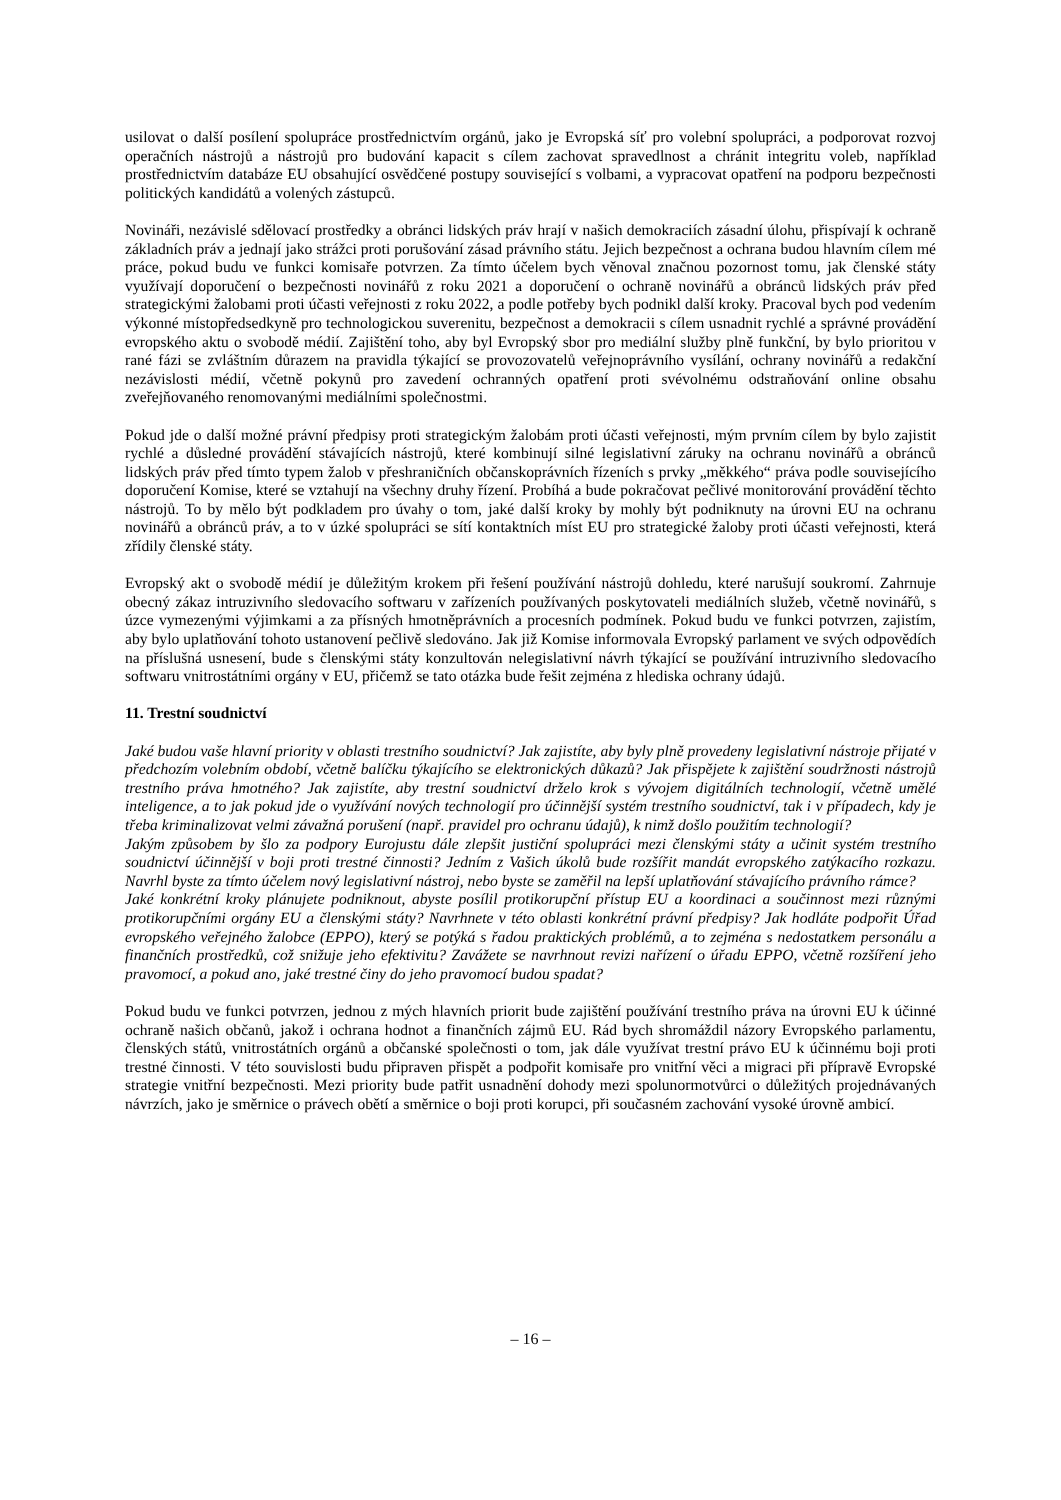usilovat o další posílení spolupráce prostřednictvím orgánů, jako je Evropská síť pro volební spolupráci, a podporovat rozvoj operačních nástrojů a nástrojů pro budování kapacit s cílem zachovat spravedlnost a chránit integritu voleb, například prostřednictvím databáze EU obsahující osvědčené postupy související s volbami, a vypracovat opatření na podporu bezpečnosti politických kandidátů a volených zástupců.
Novináři, nezávislé sdělovací prostředky a obránci lidských práv hrají v našich demokraciích zásadní úlohu, přispívají k ochraně základních práv a jednají jako strážci proti porušování zásad právního státu. Jejich bezpečnost a ochrana budou hlavním cílem mé práce, pokud budu ve funkci komisaře potvrzen. Za tímto účelem bych věnoval značnou pozornost tomu, jak členské státy využívají doporučení o bezpečnosti novinářů z roku 2021 a doporučení o ochraně novinářů a obránců lidských práv před strategickými žalobami proti účasti veřejnosti z roku 2022, a podle potřeby bych podnikl další kroky. Pracoval bych pod vedením výkonné místopředsedkyně pro technologickou suverenitu, bezpečnost a demokracii s cílem usnadnit rychlé a správné provádění evropského aktu o svobodě médií. Zajištění toho, aby byl Evropský sbor pro mediální služby plně funkční, by bylo prioritou v rané fázi se zvláštním důrazem na pravidla týkající se provozovatelů veřejnoprávního vysílání, ochrany novinářů a redakční nezávislosti médií, včetně pokynů pro zavedení ochranných opatření proti svévolnému odstraňování online obsahu zveřejňovaného renomovanými mediálními společnostmi.
Pokud jde o další možné právní předpisy proti strategickým žalobám proti účasti veřejnosti, mým prvním cílem by bylo zajistit rychlé a důsledné provádění stávajících nástrojů, které kombinují silné legislativní záruky na ochranu novinářů a obránců lidských práv před tímto typem žalob v přeshraničních občanskoprávních řízeních s prvky „měkkého“ práva podle souvisejícího doporučení Komise, které se vztahují na všechny druhy řízení. Probíhá a bude pokračovat pečlivé monitorování provádění těchto nástrojů. To by mělo být podkladem pro úvahy o tom, jaké další kroky by mohly být podniknuty na úrovni EU na ochranu novinářů a obránců práv, a to v úzké spolupráci se sítí kontaktních míst EU pro strategické žaloby proti účasti veřejnosti, která zřídily členské státy.
Evropský akt o svobodě médií je důležitým krokem při řešení používání nástrojů dohledu, které narušují soukromí. Zahrnuje obecný zákaz intruzivního sledovacího softwaru v zařízeních používaných poskytovateli mediálních služeb, včetně novinářů, s úzce vymezenými výjimkami a za přísných hmotněprávních a procesních podmínek. Pokud budu ve funkci potvrzen, zajistím, aby bylo uplatňování tohoto ustanovení pečlivě sledováno. Jak již Komise informovala Evropský parlament ve svých odpovědích na příslušná usnesení, bude s členskými státy konzultován nelegislativní návrh týkající se používání intruzivního sledovacího softwaru vnitrostátními orgány v EU, přičemž se tato otázka bude řešit zejména z hlediska ochrany údajů.
11. Trestní soudnictví
Jaké budou vaše hlavní priority v oblasti trestního soudnictví? Jak zajistíte, aby byly plně provedeny legislativní nástroje přijaté v předchozím volebním období, včetně balíčku týkajícího se elektronických důkazů? Jak přispějete k zajištění soudržnosti nástrojů trestního práva hmotného? Jak zajistíte, aby trestní soudnictví drželo krok s vývojem digitálních technologií, včetně umělé inteligence, a to jak pokud jde o využívání nových technologií pro účinnější systém trestního soudnictví, tak i v případech, kdy je třeba kriminalizovat velmi závažná porušení (např. pravidel pro ochranu údajů), k nimž došlo použitím technologií?
Jakým způsobem by šlo za podpory Eurojustu dále zlepšit justiční spolupráci mezi členskými státy a učinit systém trestního soudnictví účinnější v boji proti trestné činnosti? Jedním z Vašich úkolů bude rozšířit mandát evropského zatýkacího rozkazu. Navrhl byste za tímto účelem nový legislativní nástroj, nebo byste se zaměřil na lepší uplatňování stávajícího právního rámce?
Jaké konkrétní kroky plánujete podniknout, abyste posílil protikorupční přístup EU a koordinaci a součinnost mezi různými protikorupčními orgány EU a členskými státy? Navrhnete v této oblasti konkrétní právní předpisy? Jak hodláte podpořit Úřad evropského veřejného žalobce (EPPO), který se potýká s řadou praktických problémů, a to zejména s nedostatkem personálu a finančních prostředků, což snižuje jeho efektivitu? Zavážete se navrhnout revizi nařízení o úřadu EPPO, včetně rozšíření jeho pravomocí, a pokud ano, jaké trestné činy do jeho pravomocí budou spadat?
Pokud budu ve funkci potvrzen, jednou z mých hlavních priorit bude zajištění používání trestního práva na úrovni EU k účinné ochraně našich občanů, jakož i ochrana hodnot a finančních zájmů EU. Rád bych shromáždil názory Evropského parlamentu, členských států, vnitrostátních orgánů a občanské společnosti o tom, jak dále využívat trestní právo EU k účinnému boji proti trestné činnosti. V této souvislosti budu připraven přispět a podpořit komisaře pro vnitřní věci a migraci při přípravě Evropské strategie vnitřní bezpečnosti. Mezi priority bude patřit usnadnění dohody mezi spolunormotvůrci o důležitých projednávaných návrzích, jako je směrnice o právech obětí a směrnice o boji proti korupci, při současném zachování vysoké úrovně ambicí.
– 16 –